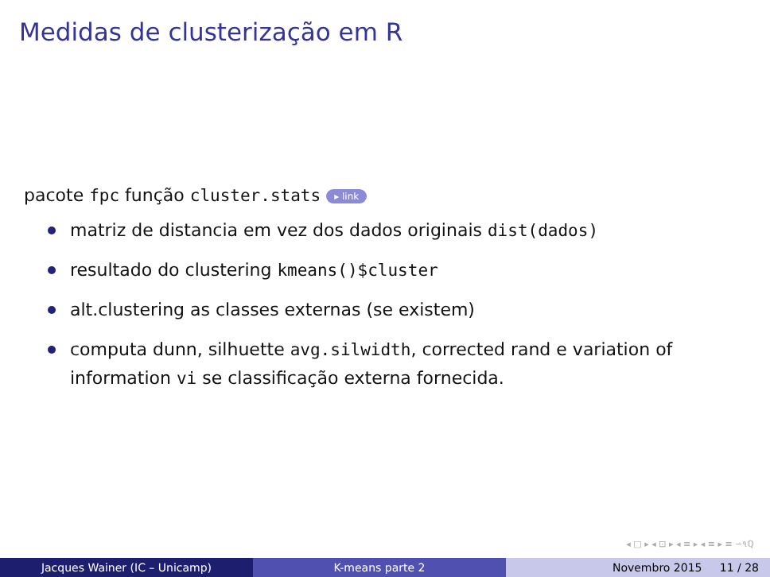Medidas de clusterização em R
pacote fpc função cluster.stats ▸ link
matriz de distancia em vez dos dados originais dist(dados)
resultado do clustering kmeans()$cluster
alt.clustering as classes externas (se existem)
computa dunn, silhuette avg.silwidth, corrected rand e variation of information vi se classificação externa fornecida.
◂ □ ▸ ◂ ⊡ ▸ ◂ ≡ ▸ ◂ ≡ ▸ ≡ ∽૧ℚ
Jacques Wainer (IC – Unicamp) K-means parte 2 Novembro 2015 11 / 28